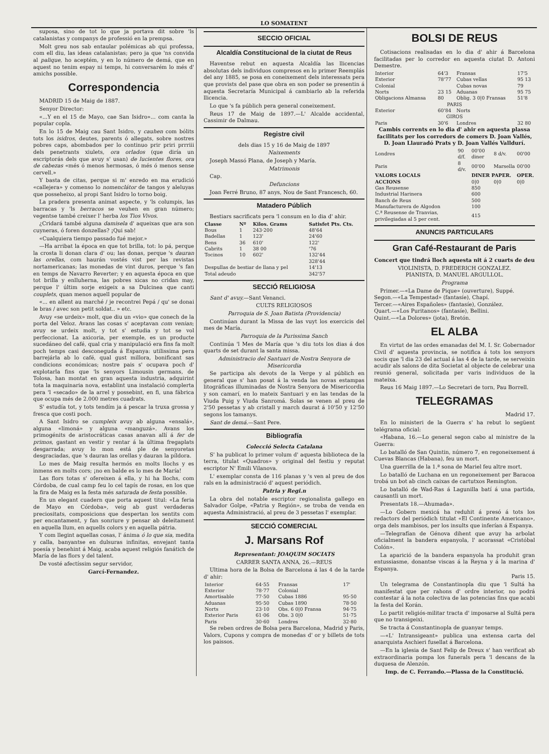LO SOMATENT
suposa, sino de tot lo que ja portava dit sobre 'ls catalanistas y companys de professió en la prempsa.
Molt greu nos sab entaular polémicas ab qui professa, com ell diu, las ideas catalanistas; pero ja que 'ns convida al palique, ho aceptém, y en lo número de demá, que en aquest no tenim espay ni temps, hi conversarém lo més d' amichs possible.
Correspondencia
MADRID 15 de Maig de 1887.
Senyor Director:
«...Y en el 15 de Mayo, cae San Isidro»... com canta la popular copla.
En lo 15 de Maig cau Sant Isidro, y cauhen com bólits tots los isidros, deutes, parents ó allegats, sobre nostres pobres caps, abombados per lo continuo prir priri prrriii dels penetrants xiulets, ora orlados (que diría un escriptorás dels que avuy s' usan) de lucientes flores, ora de cabezas «més ó menos hermosas, ó més ó menos sense cervell.»
Y basta de citas, perque si m' enredo en ma erudició «callejera» y comenso lo nomenclátor de tangos y aleluyas que posseheixo, al propi Sant Isidro lo torno boig.
La pradera presenta animat aspecte, y 'ls columpis, las barracas y 'ls berracos se veuhen en gran número; vegentse també creixer l' herba los Tios Vivos.
¿Cridará també alguna damisela d' aqueixas que ara son cuyneras, ó foren donzellas? ¡Qui sab!
«Cualquiera tiempo passado fué mejor.»
—Ha arribat la época en que tot brilla, tot: lo pá, perque la crosta li donan clara d' ou; las donas, perque 's dauran las orellas, com haurán vostés vist per las revistas nortamericanas; las monedas de vint duros, perque 's fan en temps de Navarro Reverter; y en aquesta época en que tot brilla y enlluherna, las pobres xicas no cridan may, perque l' últim sorje exigeix a sa Dulcinea que canti couplets, quan menos aquell popular de
«... en allent au marché / je recontrei Pepá / qu' se donai le bras / avec son petit soldat.. » etc.
Avuy «se urdeix» molt, que diu un «vio» que conech de la porta del Veloz. Avans las cosas s' aceptavan com venian; avuy se urdeix molt, y tot s' estudia y tot se vol perfeccionat. La axicoria, per exemple, es un producte sucedáneo del café, qual cria y manipulació era fins fa molt poch temps casi desconeguda á Espanya: utilissima pera barrejárla ab lo café, qual gust millora, bonificant sas condicions económicas; nostre pais s' ocupava poch d' explotarla fins que 'ls senyors Limousin germans, de Tolosa, han montat en gran aquesta industria, adquirint tota la maquinaria nova, establint una instalació complerta pera 'l «secado» de la arrel y possebint, en fi, una fábrica que ocupa més de 2.000 metres cuadrats.
S' estudía tot, y tots tendím ja á pescar la truxa grossa y fresca que costi poch.
A Sant Isidro se cumpleix avuy ab alguna «ensalá», alguna «limoná» y alguna «manguzá». Avans los primogénits de aristocráticas casas anavan allí á fer de primos, gastant en vestir y rentar á la última fregaplats desgarrada; avuy lo mon está ple de senyoretas desgraciadas, que 's dauran las orellas y dauran la píldora.
Lo mes de Maig resulta hermós en molts llochs y es inmens en molts cors; ¡no en balde es lo mes de María!
Las flors totas s' ofereixen á ella, y hi ha llochs, com Córdoba, de cual camp feu lo cel tapís de rosas, en los que la fira de Maig es la festa més saturada de festa possible.
En un elegant cuadern que porta aquest titul: «La feria de Mayo en Córdoba», veig ab gust verdaderas preciositats, composicions que despertan los sentits com per encantament, y fan sonriure y pensar ab deleitament en aquella llum, en aquells colors y en aquella pátria.
Y com llegint aquellas cosas, l' ánima ó lo que sia, medita y calla, banyantse en dulsuras infinitas, envejant tanta poesía y benehint á Maig, acaba aquest religiós fanátich de María de las flors y del talent.
De vosté afectíssim segur servidor,
Garcí-Fernandez.
SECCIO OFICIAL
Alcaldía Constitucional de la ciutat de Reus
Haventse rebut en aquesta Alcaldía las llicencias absolutas dels individuos compresos en lo primer Reemplás del any 1885, se posa en coneixement dels interessats pera que provists del pase que obra en son poder se presentin á aquesta Secretaría Municipal á cambiarlo ab la referida llicencia.
Lo que 's fa públich pera general coneixement.
Reus 17 de Maig de 1897.—L' Alcalde accidental, Cassimir de Dalmau.
Registre civil
dels dias 15 y 16 de Maig de 1897
Naixements
Joseph Massó Plana, de Joseph y María.
Matrimonis
Cap.
Defuncions
Joan Ferré Bruno, 87 anys, Nou de Sant Francesch, 60.
Matadero Públich
Bestiars sacrificats pera 'l consum en lo dia d' ahir.
| Classe | Nº | Kilos. Grams | Satisfet Pts. Cts. |
| --- | --- | --- | --- |
| Bous | 1 | 243·200 | 48'64 |
| Badellas | 1 | 123' | 24'60 |
| Bens | 36 | 610' | 122' |
| Cabrits | 1 | 38 00 | '76 |
| Tocinos | 10 | 602' | 132'44 |
| | | | 328'44 |
| Despullas de bestiar de llana y pel | | | 14'13 |
| Total adeudo | | | 342'57 |
SECCIÓ RELIGIOSA
Sant d' avuy.—Sant Venanci.
CULTS RELIGIOSOS
Parroquia de S. Joan Batista (Providencia)
Continúan durant la Missa de las vuyt los exercicis del mes de María.
Parroquia de la Purissima Sanch
Continúa 'l Mes de María que 's diu tots los dias á dos quarts de set durant la santa missa.
Administracio del Santuari de Nostra Senyora de Misericordia
Se participa als devots de la Verge y al públich en general que s' han posat á la venda las novas estampas litográficas illuminadas de Nostra Senyora de Misericordia y son camarí, en lo mateix Santuari y en las tendas de la Viuda Puig y Viuda Sanromá. Solas se venen al preu de 2'50 pessetas y ab cristall y march daurat á 10'50 y 12'50 segons los tamanys.
Sant de demá.—Sant Pere.
Bibliografía
Colecció Selecta Catalana
S' ha publicat lo primer volum d' aquesta biblioteca de la terra, titulat «Quadros» y original del festiu y reputat escriptor N' Emili Vilanova.
L' exemplar consta de 116 planas y 's ven al preu de dos rals en la administració d' aquest periódich.
Patria y Regi.n
La obra del notable escriptor regionalista gallego en Salvador Golpe, «Patria y Región», se troba de venda en aquesta Administració, al preu de 3 pessetas l' exemplar.
SECCIÓ COMERCIAL
J. Marsans Rof
Representant: JOAQUIM SOCIATS
CARRER SANTA ANNA, 26.—REUS
Ultima hora de la Bolsa de Barcelona á las 4 de la tarde d' ahir:
| Interior | 64·55 | Fransas | 17' |
| Exterior | 78·77 | Colonial | |
| Amortisable | 77·50 | Cubas 1886 | 95·50 |
| Aduanas | 95·50 | Cubas 1890 | 78·50 |
| Norts | 23·10 | Obs. 6 0/0 Fransa | 94·75 |
| Exterior Paris | 61·06 | Obs. 3 0/0 | 51·75 |
| Paris | 30·60 | Londres | 32·80 |
Se reben ordres de Bolsa pera Barcelona, Madrid y Paris, Valors, Cupons y compra de monedas d' or y billets de tots los paissos.
BOLSI DE REUS
Cotisacions realisadas en lo dia d' ahir á Barcelona facilitadas per lo corredor en aquesta ciutat D. Antoni Demestre.
| Interior | 64'3 | Fransas | 17'5 |
| Exterior | 78'77 | Cubas vellas | 95 13 |
| Colonial | | Cubas novas | 79 |
| Norts | 23 15 | Aduanas | 95 75 |
| Obligacions Almansa | 80 | Oblig. 3 0/0 Fransas | 51'8 |
| PARIS | | | |
| Exterior | 60'84 | Norts | |
| GIROS | | | |
| Paris | 30'6 | Londres | 32 80 |
Cambis corrents en lo dia d' ahir en aquesta plassa facilitats per los corredors de comers D. Joan Vallés, D. Joan Llauradó Prats y D. Joan Vallés Valldurí.
| Londres | 90 d/f. | 00'00 diner | 8 d/v. | 00'00 |
| Paris | 8 d/v. | 00'00 | Marsella | 00'00 |
| VALORS LOCALS | | DINER PAPER. | | OPER. |
| ACCIONS | | 0/0 | 0/0 | 0/0 |
| Gas Reusense | | 850 | | |
| Industrial Harinera | | 600 | | |
| Banch de Reus | | 500 | | |
| Manufacturera de Algodon | | 100 | | |
| C.ª Reusense de Tranvias, privilegiadas al 5 per cent. | | 415 | | |
ANUNCIS PARTICULARS
Gran Café-Restaurant de Paris
Concert que tindrá lloch aquesta nit á 2 cuarts de deu
VIOLINISTA, D. FREDERICH GONZALEZ.
PIANISTA, D. MANUEL ARGULLOL.
Programa
Primer.—«La Dame de Pique» (ouverture), Suppé.
Segon.—«La Tempestad» (fantasíe), Chapí.
Tercer.—«Aires Españoles» (fantasíe), González.
Quart.—«Los Puritanos» (fantasíe), Bellini.
Quint.—«La Dolores» (jota), Bretón.
EL ALBA
En virtut de las ordes emanadas del M. I. Sr. Gobernador Civil d' aquesta provincia, se notifica á tots los senyors socis que 'l dia 23 del actual á las 4 de la tarde, se serveixin acudir als salons de dita Societat al objecte de celebrar una reunió general, solicitada per varis individuos de la mateixa.
Reus 16 Maig 1897.—Lo Secretari de torn, Pau Borrell.
TELEGRAMAS
Madrid 17.
En lo ministeri de la Guerra s' ha rebut lo següent telégrama oficial:
«Habana, 16.—Lo general segon cabo al ministre de la Guerra:
Lo batalló de San Quintin, número 7, en regoneixement á Cuevas Blancas (Habana), feu un mort.
Una guerrilla de la 1.ª sona de Mariel feu altre mort.
Lo batalló de Luchana en un regoneixement per Baracoa trobá un bot ab cinch caixas de cartutxos Remington.
Lo batalló de Wad-Ras á Lagunilla batí á una partida, causantli un mort.
Presentats 18.—Ahumada».
—Lo Gobern mexicá ha reduhit á presó á tots los redactors del periódich titulat «El Continente Americano», orga dels mambisos, per los insults que inferían á Espanya.
—Telegrafían de Génova dihent que avuy ha arbolat oficialment la bandera espanyola, l' acorassat «Cristóbal Colón».
La aparició de la bandera espanyola ha produhit gran entussiasme, donantse viscas á la Reyna y á la marina d' Espanya.
Paris 15.
Un telegrama de Constantinopla diu que 'l Sultá ha manifestat que per rahons d' ordre interior, no podrá contestar á la nota colectiva de las potencias fins que acabi la festa del Korán.
Lo partit religiós-militar tracta d' imposarse al Sultá pera que no transigeixi.
Se tracta á Constantinopla de guanyar temps.
—«L' Intransigeant» publica una extensa carta del anarquista Aschieri fusellat á Barcelona.
—En la iglesia de Sant Felip de Dreux s' han verificat ab extraordinaria pompa los funerals pera 'l descans de la duquesa de Alenzón.
Imp. de C. Ferrando.—Plassa de la Constitució.